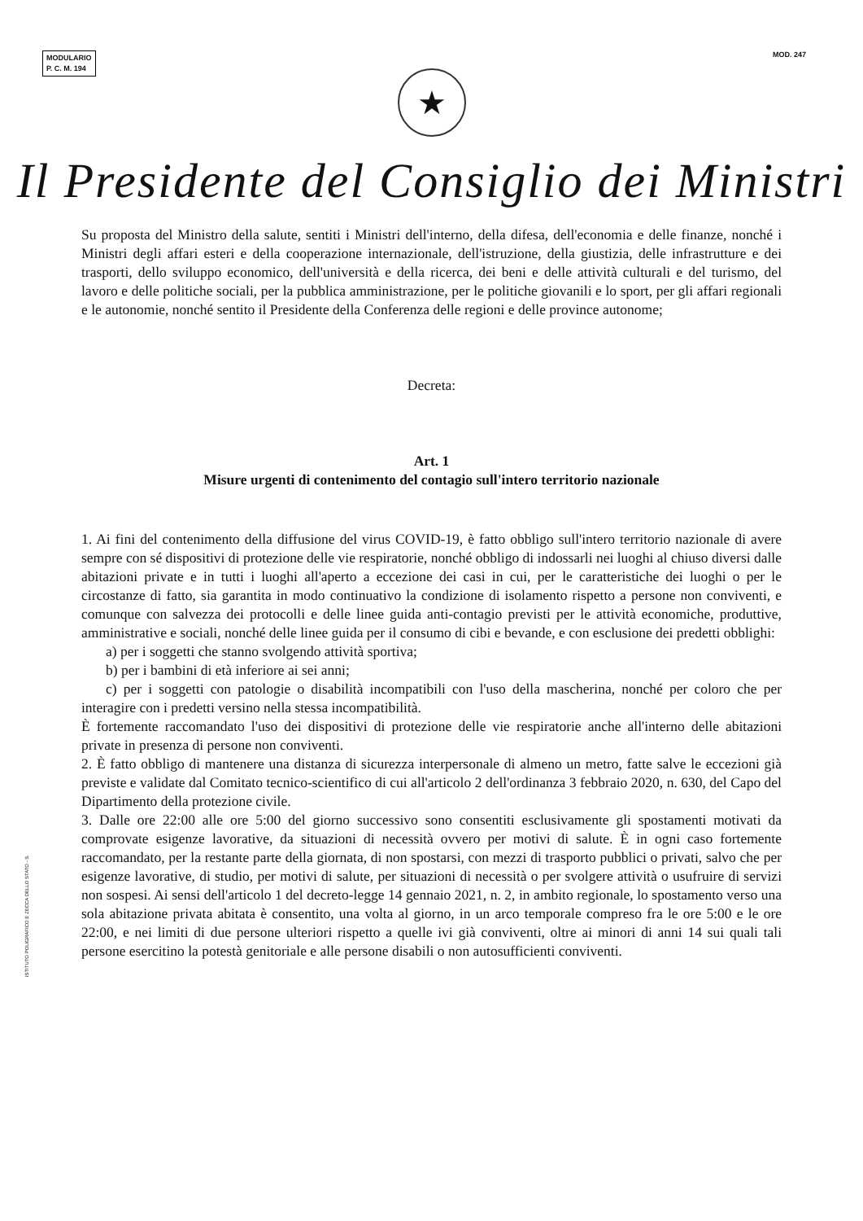MODULARIO
P. C. M. 194
MOD. 247
★
Il Presidente del Consiglio dei Ministri
Su proposta del Ministro della salute, sentiti i Ministri dell'interno, della difesa, dell'economia e delle finanze, nonché i Ministri degli affari esteri e della cooperazione internazionale, dell'istruzione, della giustizia, delle infrastrutture e dei trasporti, dello sviluppo economico, dell'università e della ricerca, dei beni e delle attività culturali e del turismo, del lavoro e delle politiche sociali, per la pubblica amministrazione, per le politiche giovanili e lo sport, per gli affari regionali e le autonomie, nonché sentito il Presidente della Conferenza delle regioni e delle province autonome;
Decreta:
Art. 1
Misure urgenti di contenimento del contagio sull'intero territorio nazionale
1. Ai fini del contenimento della diffusione del virus COVID-19, è fatto obbligo sull'intero territorio nazionale di avere sempre con sé dispositivi di protezione delle vie respiratorie, nonché obbligo di indossarli nei luoghi al chiuso diversi dalle abitazioni private e in tutti i luoghi all'aperto a eccezione dei casi in cui, per le caratteristiche dei luoghi o per le circostanze di fatto, sia garantita in modo continuativo la condizione di isolamento rispetto a persone non conviventi, e comunque con salvezza dei protocolli e delle linee guida anti-contagio previsti per le attività economiche, produttive, amministrative e sociali, nonché delle linee guida per il consumo di cibi e bevande, e con esclusione dei predetti obblighi:
a) per i soggetti che stanno svolgendo attività sportiva;
b) per i bambini di età inferiore ai sei anni;
c) per i soggetti con patologie o disabilità incompatibili con l'uso della mascherina, nonché per coloro che per interagire con i predetti versino nella stessa incompatibilità.
È fortemente raccomandato l'uso dei dispositivi di protezione delle vie respiratorie anche all'interno delle abitazioni private in presenza di persone non conviventi.
2. È fatto obbligo di mantenere una distanza di sicurezza interpersonale di almeno un metro, fatte salve le eccezioni già previste e validate dal Comitato tecnico-scientifico di cui all'articolo 2 dell'ordinanza 3 febbraio 2020, n. 630, del Capo del Dipartimento della protezione civile.
3. Dalle ore 22:00 alle ore 5:00 del giorno successivo sono consentiti esclusivamente gli spostamenti motivati da comprovate esigenze lavorative, da situazioni di necessità ovvero per motivi di salute. È in ogni caso fortemente raccomandato, per la restante parte della giornata, di non spostarsi, con mezzi di trasporto pubblici o privati, salvo che per esigenze lavorative, di studio, per motivi di salute, per situazioni di necessità o per svolgere attività o usufruire di servizi non sospesi. Ai sensi dell'articolo 1 del decreto-legge 14 gennaio 2021, n. 2, in ambito regionale, lo spostamento verso una sola abitazione privata abitata è consentito, una volta al giorno, in un arco temporale compreso fra le ore 5:00 e le ore 22:00, e nei limiti di due persone ulteriori rispetto a quelle ivi già conviventi, oltre ai minori di anni 14 sui quali tali persone esercitino la potestà genitoriale e alle persone disabili o non autosufficienti conviventi.
ISTITUTO POLIGRAFICO E ZECCA DELLO STATO - S.